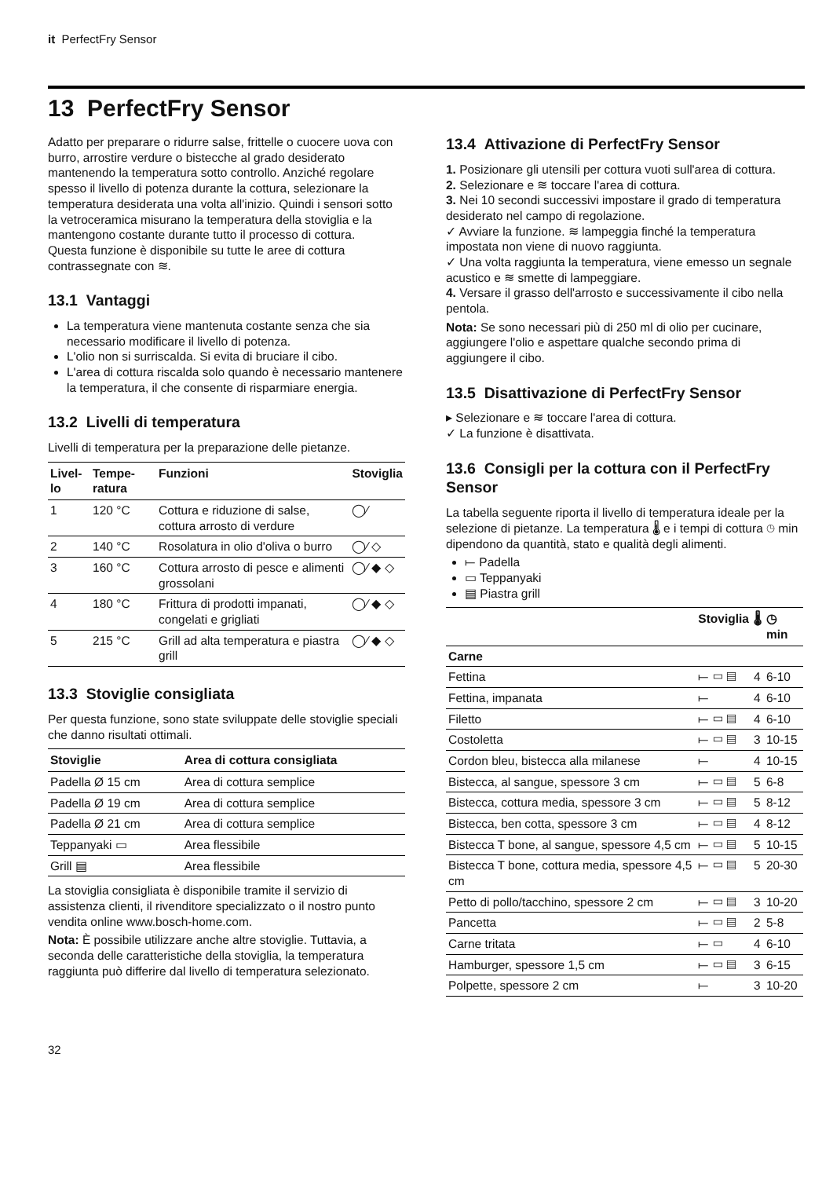it PerfectFry Sensor
13 PerfectFry Sensor
Adatto per preparare o ridurre salse, frittelle o cuocere uova con burro, arrostire verdure o bistecche al grado desiderato mantenendo la temperatura sotto controllo. Anziché regolare spesso il livello di potenza durante la cottura, selezionare la temperatura desiderata una volta all'inizio. Quindi i sensori sotto la vetroceramica misurano la temperatura della stoviglia e la mantengono costante durante tutto il processo di cottura.
Questa funzione è disponibile su tutte le aree di cottura contrassegnate con ≋.
13.1 Vantaggi
La temperatura viene mantenuta costante senza che sia necessario modificare il livello di potenza.
L'olio non si surriscalda. Si evita di bruciare il cibo.
L'area di cottura riscalda solo quando è necessario mantenere la temperatura, il che consente di risparmiare energia.
13.2 Livelli di temperatura
Livelli di temperatura per la preparazione delle pietanze.
| Livel-lo | Tempe-ratura | Funzioni | Stoviglia |
| --- | --- | --- | --- |
| 1 | 120 °C | Cottura e riduzione di salse, cottura arrosto di verdure | ◯⁄ |
| 2 | 140 °C | Rosolatura in olio d'oliva o burro | ◯⁄ ◇ |
| 3 | 160 °C | Cottura arrosto di pesce e alimenti grossolani | ◯⁄ ◆ ◇ |
| 4 | 180 °C | Frittura di prodotti impanati, congelati e grigliati | ◯⁄ ◆ ◇ |
| 5 | 215 °C | Grill ad alta temperatura e piastra grill | ◯⁄ ◆ ◇ |
13.3 Stoviglie consigliata
Per questa funzione, sono state sviluppate delle stoviglie speciali che danno risultati ottimali.
| Stoviglie | Area di cottura consigliata |
| --- | --- |
| Padella Ø 15 cm | Area di cottura semplice |
| Padella Ø 19 cm | Area di cottura semplice |
| Padella Ø 21 cm | Area di cottura semplice |
| Teppanyaki ▭ | Area flessibile |
| Grill ▤ | Area flessibile |
La stoviglia consigliata è disponibile tramite il servizio di assistenza clienti, il rivenditore specializzato o il nostro punto vendita online www.bosch-home.com.
Nota: È possibile utilizzare anche altre stoviglie. Tuttavia, a seconda delle caratteristiche della stoviglia, la temperatura raggiunta può differire dal livello di temperatura selezionato.
13.4 Attivazione di PerfectFry Sensor
1. Posizionare gli utensili per cottura vuoti sull'area di cottura.
2. Selezionare e ≋ toccare l'area di cottura.
3. Nei 10 secondi successivi impostare il grado di temperatura desiderato nel campo di regolazione.
✓ Avviare la funzione. ≋ lampeggia finché la temperatura impostata non viene di nuovo raggiunta.
✓ Una volta raggiunta la temperatura, viene emesso un segnale acustico e ≋ smette di lampeggiare.
4. Versare il grasso dell'arrosto e successivamente il cibo nella pentola.
Nota: Se sono necessari più di 250 ml di olio per cucinare, aggiungere l'olio e aspettare qualche secondo prima di aggiungere il cibo.
13.5 Disattivazione di PerfectFry Sensor
▸ Selezionare e ≋ toccare l'area di cottura.
✓ La funzione è disattivata.
13.6 Consigli per la cottura con il PerfectFry Sensor
La tabella seguente riporta il livello di temperatura ideale per la selezione di pietanze. La temperatura 🌡 e i tempi di cottura ◷ min dipendono da quantità, stato e qualità degli alimenti.
⟝ Padella
▭ Teppanyaki
▤ Piastra grill
| | Stoviglia | 🌡 | ◷ min |
| --- | --- | --- | --- |
| Carne | | | |
| Fettina | ⟝ ▭ ▤ | 4 | 6-10 |
| Fettina, impanata | ⟝ | 4 | 6-10 |
| Filetto | ⟝ ▭ ▤ | 4 | 6-10 |
| Costoletta | ⟝ ▭ ▤ | 3 | 10-15 |
| Cordon bleu, bistecca alla milanese | ⟝ | 4 | 10-15 |
| Bistecca, al sangue, spessore 3 cm | ⟝ ▭ ▤ | 5 | 6-8 |
| Bistecca, cottura media, spessore 3 cm | ⟝ ▭ ▤ | 5 | 8-12 |
| Bistecca, ben cotta, spessore 3 cm | ⟝ ▭ ▤ | 4 | 8-12 |
| Bistecca T bone, al sangue, spessore 4,5 cm | ⟝ ▭ ▤ | 5 | 10-15 |
| Bistecca T bone, cottura media, spessore 4,5 cm | ⟝ ▭ ▤ | 5 | 20-30 |
| Petto di pollo/tacchino, spessore 2 cm | ⟝ ▭ ▤ | 3 | 10-20 |
| Pancetta | ⟝ ▭ ▤ | 2 | 5-8 |
| Carne tritata | ⟝ ▭ | 4 | 6-10 |
| Hamburger, spessore 1,5 cm | ⟝ ▭ ▤ | 3 | 6-15 |
| Polpette, spessore 2 cm | ⟝ | 3 | 10-20 |
32